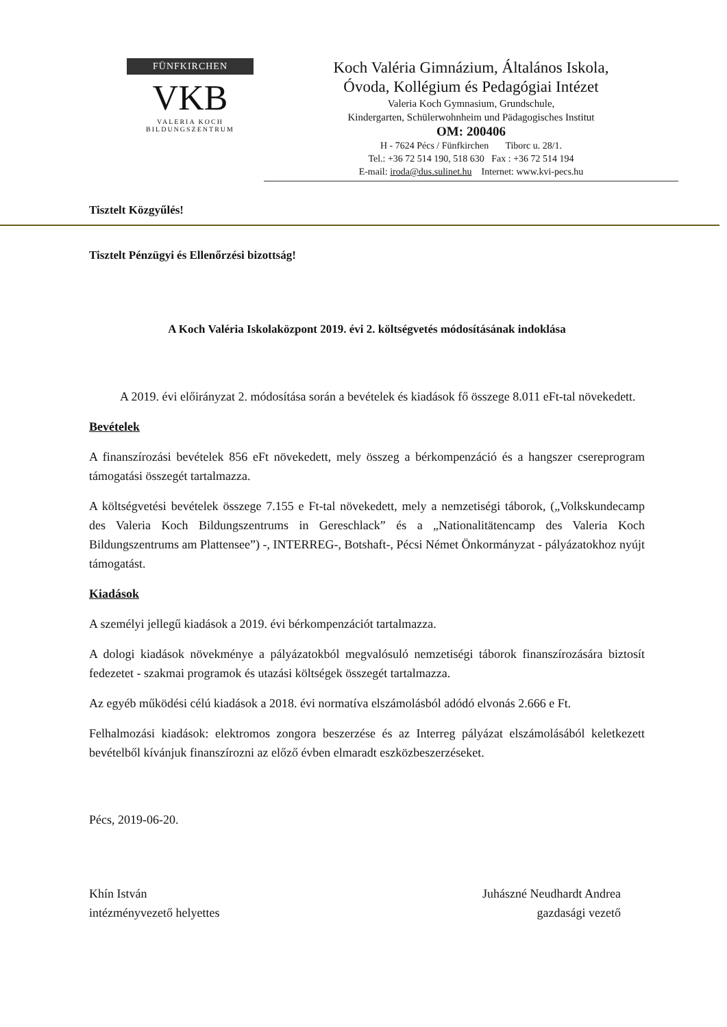FÜNFKIRCHEN
VKB
VALERIA KOCH BILDUNGSZENTRUM
Koch Valéria Gimnázium, Általános Iskola,
Óvoda, Kollégium és Pedagógiai Intézet
Valeria Koch Gymnasium, Grundschule,
Kindergarten, Schülerwohnheim und Pädagogisches Institut
OM: 200406
H - 7624 Pécs / Fünfkirchen Tiborc u. 28/1.
Tel.: +36 72 514 190, 518 630 Fax : +36 72 514 194
E-mail: iroda@dus.sulinet.hu Internet: www.kvi-pecs.hu
Tisztelt Közgyűlés!
Tisztelt Pénzügyi és Ellenőrzési bizottság!
A Koch Valéria Iskolaközpont 2019. évi 2. költségvetés módosításának indoklása
A 2019. évi előirányzat 2. módosítása során a bevételek és kiadások fő összege 8.011 eFt-tal növekedett.
Bevételek
A finanszírozási bevételek 856 eFt növekedett, mely összeg a bérkompenzáció és a hangszer csereprogram támogatási összegét tartalmazza.
A költségvetési bevételek összege 7.155 e Ft-tal növekedett, mely a nemzetiségi táborok, („Volkskundecamp des Valeria Koch Bildungszentrums in Gereschlack” és a „Nationalitätencamp des Valeria Koch Bildungszentrums am Plattensee”) -, INTERREG-, Botshaft-, Pécsi Német Önkormányzat - pályázatokhoz nyújt támogatást.
Kiadások
A személyi jellegű kiadások a 2019. évi bérkompenzációt tartalmazza.
A dologi kiadások növekménye a pályázatokból megvalósuló nemzetiségi táborok finanszírozására biztosít fedezetet - szakmai programok és utazási költségek összegét tartalmazza.
Az egyéb működési célú kiadások a 2018. évi normatíva elszámolásból adódó elvonás 2.666 e Ft.
Felhalmozási kiadások: elektromos zongora beszerzése és az Interreg pályázat elszámolásából keletkezett bevételből kívánjuk finanszírozni az előző évben elmaradt eszközbeszerzéseket.
Pécs, 2019-06-20.
Khín István
intézményvezető helyettes
Juhászné Neudhardt Andrea
gazdasági vezető